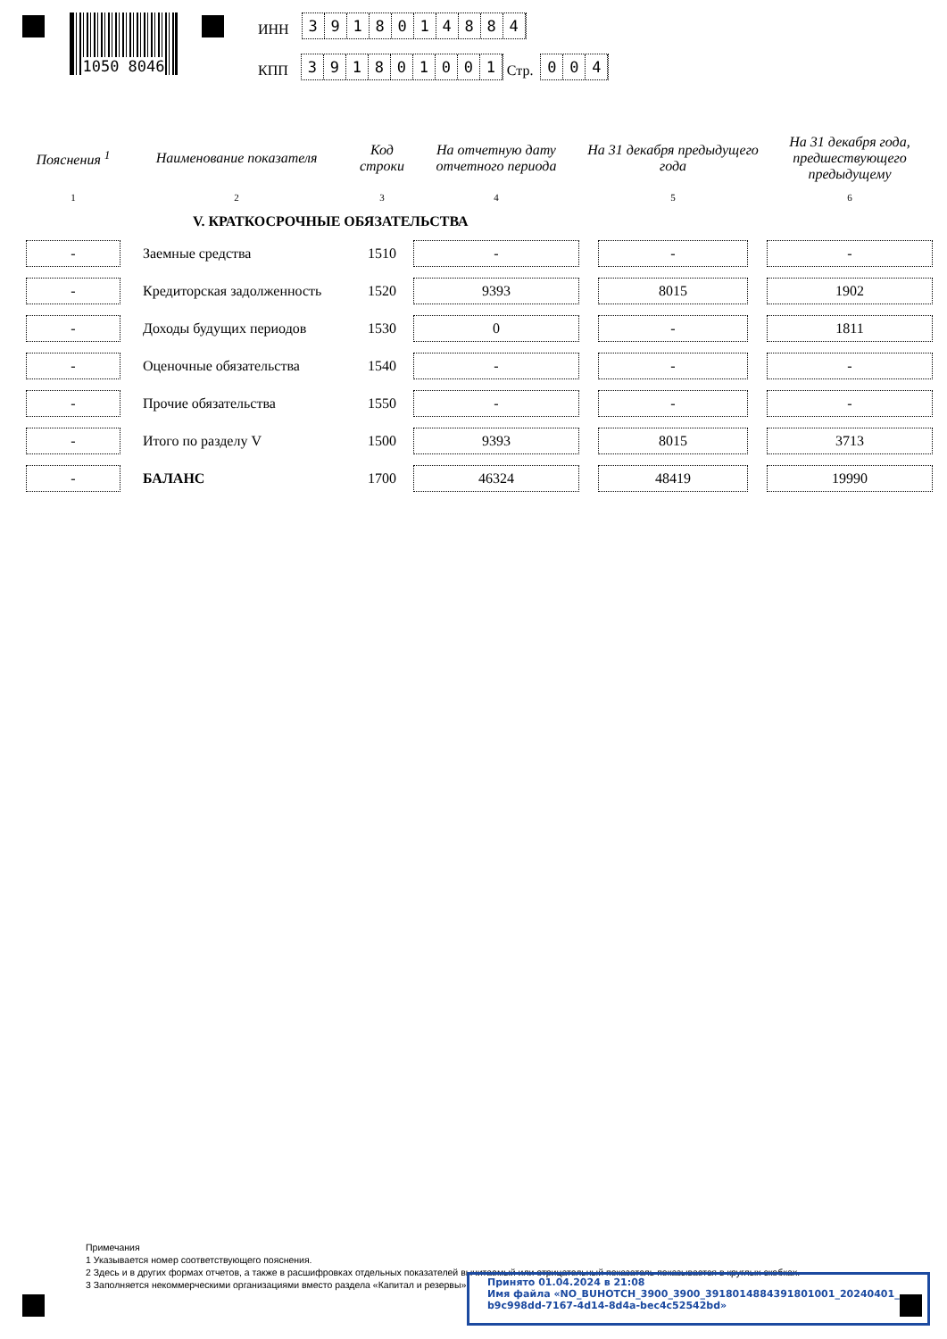1050 8046
ИНН
3918014884
КПП
391801001
Стр.
004
| Пояснения <sup>1</sup> | Наименование показателя | Код строки | На отчетную дату отчетного периода | На 31 декабря предыдущего года | На 31 декабря года, предшествующего предыдущему |
| --- | --- | --- | --- | --- | --- |
| 1 | 2 | 3 | 4 | 5 | 6 |
| | V. КРАТКОСРОЧНЫЕ ОБЯЗАТЕЛЬСТВА | | | | |
| - | Заемные средства | 1510 | - | - | - |
| - | Кредиторская задолженность | 1520 | 9393 | 8015 | 1902 |
| - | Доходы будущих периодов | 1530 | 0 | - | 1811 |
| - | Оценочные обязательства | 1540 | - | - | - |
| - | Прочие обязательства | 1550 | - | - | - |
| - | Итого по разделу V | 1500 | 9393 | 8015 | 3713 |
| - | БАЛАНС | 1700 | 46324 | 48419 | 19990 |
Примечания
1 Указывается номер соответствующего пояснения.
2 Здесь и в других формах отчетов, а также в расшифровках отдельных показателей вычитаемый или отрицательный показатель показывается в круглых скобках.
3 Заполняется некоммерческими организациями вместо раздела «Капитал и резервы».
Принято 01.04.2024 в 21:08
Имя файла «NO_BUHOTCH_3900_3900_3918014884391801001_20240401_ b9c998dd-7167-4d14-8d4a-bec4c52542bd»